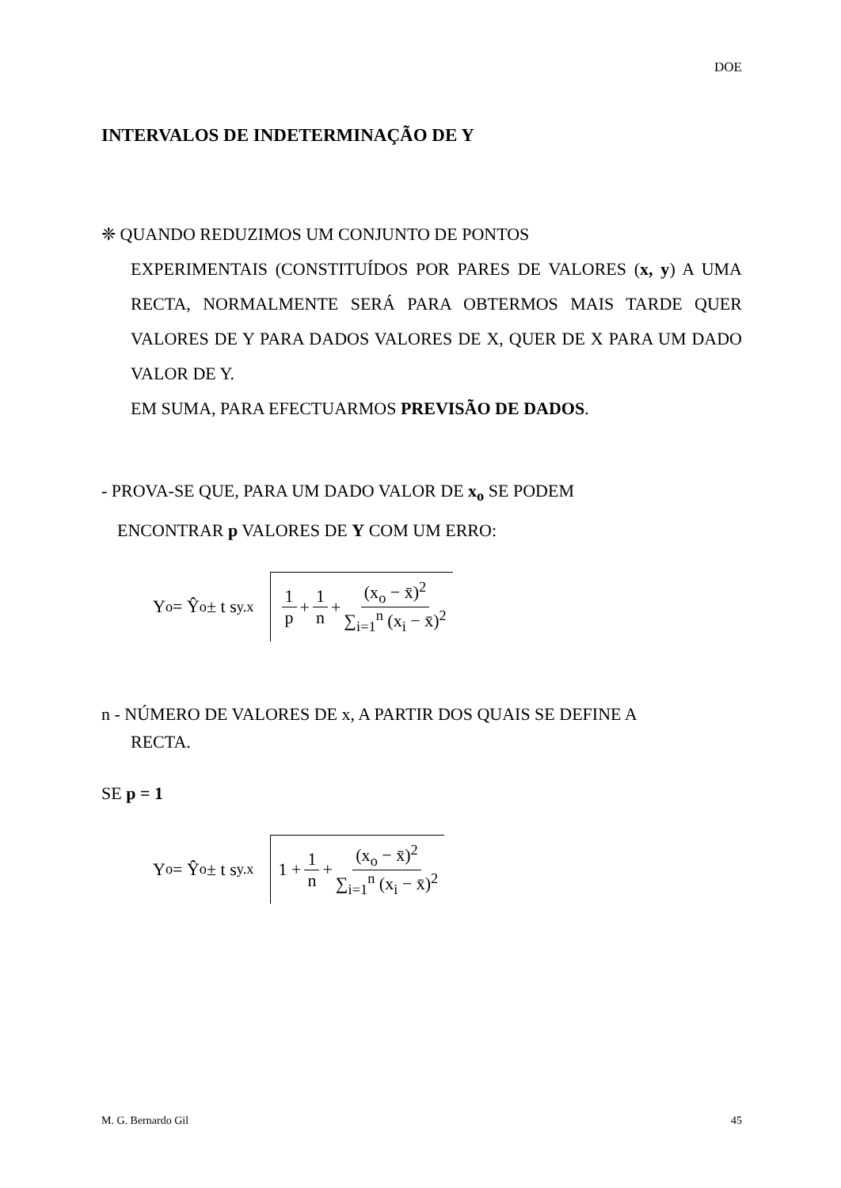DOE
INTERVALOS DE INDETERMINAÇÃO DE Y
❈ QUANDO REDUZIMOS UM CONJUNTO DE PONTOS
EXPERIMENTAIS (CONSTITUÍDOS POR PARES DE VALORES (x, y) A UMA RECTA, NORMALMENTE SERÁ PARA OBTERMOS MAIS TARDE QUER VALORES DE Y PARA DADOS VALORES DE X, QUER DE X PARA UM DADO VALOR DE Y.
EM SUMA, PARA EFECTUARMOS PREVISÃO DE DADOS.
- PROVA-SE QUE, PARA UM DADO VALOR DE x<sub>o</sub> SE PODEM
ENCONTRAR p VALORES DE Y COM UM ERRO:
Y<sub>o</sub> = Ŷ<sub>o</sub> ± t s<sub>y.x</sub>
1 p + 1 n + (x<sub>o</sub> − x̄)<sup>2</sup> ∑<sub>i=1</sub><sup>n</sup> (x<sub>i</sub> − x̄)<sup>2</sup>
n - NÚMERO DE VALORES DE x, A PARTIR DOS QUAIS SE DEFINE A
RECTA.
SE p = 1
Y<sub>o</sub> = Ŷ<sub>o</sub> ± t s<sub>y.x</sub>
1 + 1 n + (x<sub>o</sub> − x̄)<sup>2</sup> ∑<sub>i=1</sub><sup>n</sup> (x<sub>i</sub> − x̄)<sup>2</sup>
M. G. Bernardo Gil 45